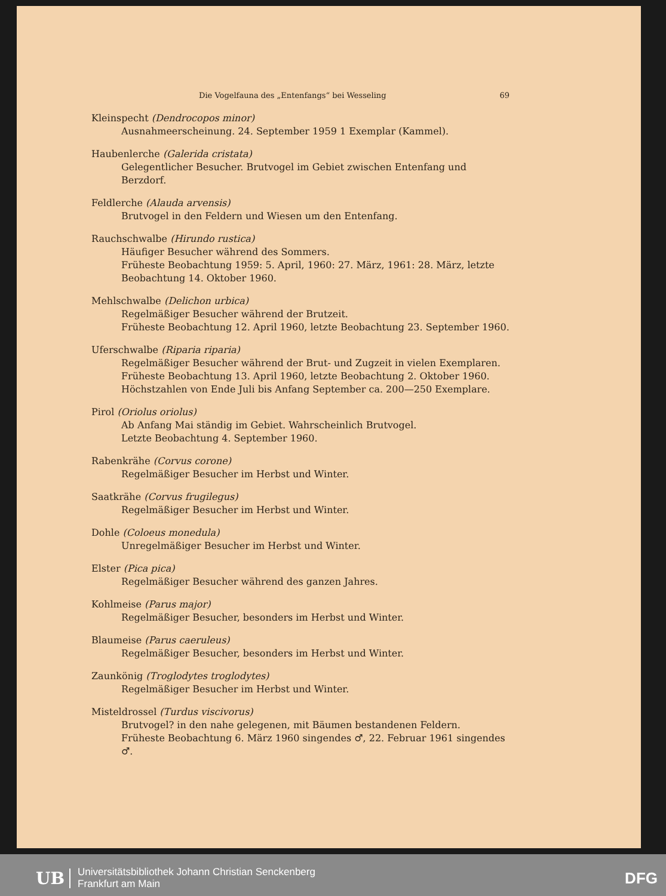Die Vogelfauna des „Entenfangs“ bei Wesseling 69
Kleinspecht (Dendrocopos minor)
Ausnahmeerscheinung. 24. September 1959 1 Exemplar (Kammel).
Haubenlerche (Galerida cristata)
Gelegentlicher Besucher. Brutvogel im Gebiet zwischen Entenfang und Berzdorf.
Feldlerche (Alauda arvensis)
Brutvogel in den Feldern und Wiesen um den Entenfang.
Rauchschwalbe (Hirundo rustica)
Häufiger Besucher während des Sommers.
Früheste Beobachtung 1959: 5. April, 1960: 27. März, 1961: 28. März, letzte Beobachtung 14. Oktober 1960.
Mehlschwalbe (Delichon urbica)
Regelmäßiger Besucher während der Brutzeit.
Früheste Beobachtung 12. April 1960, letzte Beobachtung 23. September 1960.
Uferschwalbe (Riparia riparia)
Regelmäßiger Besucher während der Brut- und Zugzeit in vielen Exemplaren. Früheste Beobachtung 13. April 1960, letzte Beobachtung 2. Oktober 1960. Höchstzahlen von Ende Juli bis Anfang September ca. 200—250 Exemplare.
Pirol (Oriolus oriolus)
Ab Anfang Mai ständig im Gebiet. Wahrscheinlich Brutvogel.
Letzte Beobachtung 4. September 1960.
Rabenkrähe (Corvus corone)
Regelmäßiger Besucher im Herbst und Winter.
Saatkrähe (Corvus frugilegus)
Regelmäßiger Besucher im Herbst und Winter.
Dohle (Coloeus monedula)
Unregelmäßiger Besucher im Herbst und Winter.
Elster (Pica pica)
Regelmäßiger Besucher während des ganzen Jahres.
Kohlmeise (Parus major)
Regelmäßiger Besucher, besonders im Herbst und Winter.
Blaumeise (Parus caeruleus)
Regelmäßiger Besucher, besonders im Herbst und Winter.
Zaunkönig (Troglodytes troglodytes)
Regelmäßiger Besucher im Herbst und Winter.
Misteldrossel (Turdus viscivorus)
Brutvogel? in den nahe gelegenen, mit Bäumen bestandenen Feldern.
Früheste Beobachtung 6. März 1960 singendes ♂, 22. Februar 1961 singendes ♂.
UB Universitätsbibliothek Johann Christian Senckenberg
Frankfurt am Main DFG